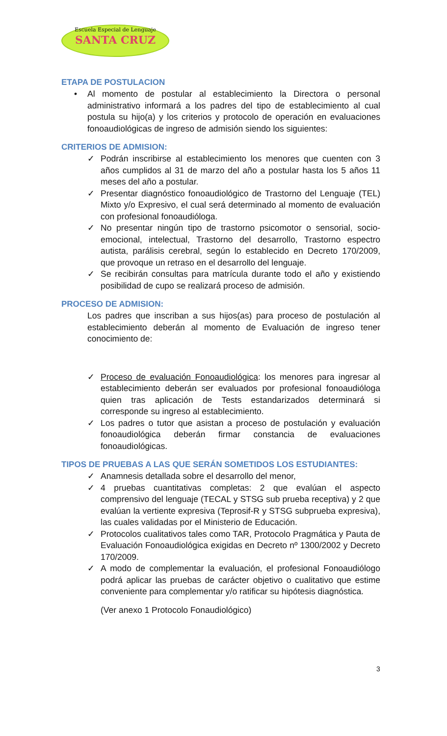Escuela Especial de Lenguaje
SANTA CRUZ
ETAPA DE POSTULACION
• Al momento de postular al establecimiento la Directora o personal administrativo informará a los padres del tipo de establecimiento al cual postula su hijo(a) y los criterios y protocolo de operación en evaluaciones fonoaudiológicas de ingreso de admisión siendo los siguientes:
CRITERIOS DE ADMISION:
✓ Podrán inscribirse al establecimiento los menores que cuenten con 3 años cumplidos al 31 de marzo del año a postular hasta los 5 años 11 meses del año a postular.
✓ Presentar diagnóstico fonoaudiológico de Trastorno del Lenguaje (TEL) Mixto y/o Expresivo, el cual será determinado al momento de evaluación con profesional fonoaudióloga.
✓ No presentar ningún tipo de trastorno psicomotor o sensorial, socio-emocional, intelectual, Trastorno del desarrollo, Trastorno espectro autista, parálisis cerebral, según lo establecido en Decreto 170/2009, que provoque un retraso en el desarrollo del lenguaje.
✓ Se recibirán consultas para matrícula durante todo el año y existiendo posibilidad de cupo se realizará proceso de admisión.
PROCESO DE ADMISION:
Los padres que inscriban a sus hijos(as) para proceso de postulación al establecimiento deberán al momento de Evaluación de ingreso tener conocimiento de:
✓ Proceso de evaluación Fonoaudiológica: los menores para ingresar al establecimiento deberán ser evaluados por profesional fonoaudióloga quien tras aplicación de Tests estandarizados determinará si corresponde su ingreso al establecimiento.
✓ Los padres o tutor que asistan a proceso de postulación y evaluación fonoaudiológica deberán firmar constancia de evaluaciones fonoaudiológicas.
TIPOS DE PRUEBAS A LAS QUE SERÁN SOMETIDOS LOS ESTUDIANTES:
✓ Anamnesis detallada sobre el desarrollo del menor,
✓ 4 pruebas cuantitativas completas: 2 que evalúan el aspecto comprensivo del lenguaje (TECAL y STSG sub prueba receptiva) y 2 que evalúan la vertiente expresiva (Teprosif-R y STSG subprueba expresiva), las cuales validadas por el Ministerio de Educación.
✓ Protocolos cualitativos tales como TAR, Protocolo Pragmática y Pauta de Evaluación Fonoaudiológica exigidas en Decreto nº 1300/2002 y Decreto 170/2009.
✓ A modo de complementar la evaluación, el profesional Fonoaudiólogo podrá aplicar las pruebas de carácter objetivo o cualitativo que estime conveniente para complementar y/o ratificar su hipótesis diagnóstica.
(Ver anexo 1 Protocolo Fonaudiológico)
3